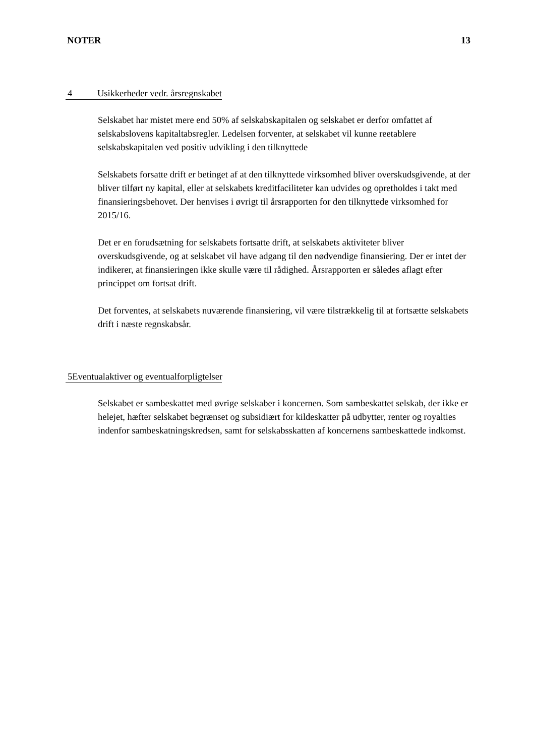NOTER 13
4 Usikkerheder vedr. årsregnskabet
Selskabet har mistet mere end 50% af selskabskapitalen og selskabet er derfor omfattet af selskabslovens kapitaltabsregler. Ledelsen forventer, at selskabet vil kunne reetablere selskabskapitalen ved positiv udvikling i den tilknyttede
Selskabets forsatte drift er betinget af at den tilknyttede virksomhed bliver overskudsgivende, at der bliver tilført ny kapital, eller at selskabets kreditfaciliteter kan udvides og opretholdes i takt med finansieringsbehovet. Der henvises i øvrigt til årsrapporten for den tilknyttede virksomhed for 2015/16.
Det er en forudsætning for selskabets fortsatte drift, at selskabets aktiviteter bliver overskudsgivende, og at selskabet vil have adgang til den nødvendige finansiering. Der er intet der indikerer, at finansieringen ikke skulle være til rådighed. Årsrapporten er således aflagt efter princippet om fortsat drift.
Det forventes, at selskabets nuværende finansiering, vil være tilstrækkelig til at fortsætte selskabets drift i næste regnskabsår.
5 Eventualaktiver og eventualforpligtelser
Selskabet er sambeskattet med øvrige selskaber i koncernen. Som sambeskattet selskab, der ikke er helejet, hæfter selskabet begrænset og subsidiært for kildeskatter på udbytter, renter og royalties indenfor sambeskatningskredsen, samt for selskabsskatten af koncernens sambeskattede indkomst.